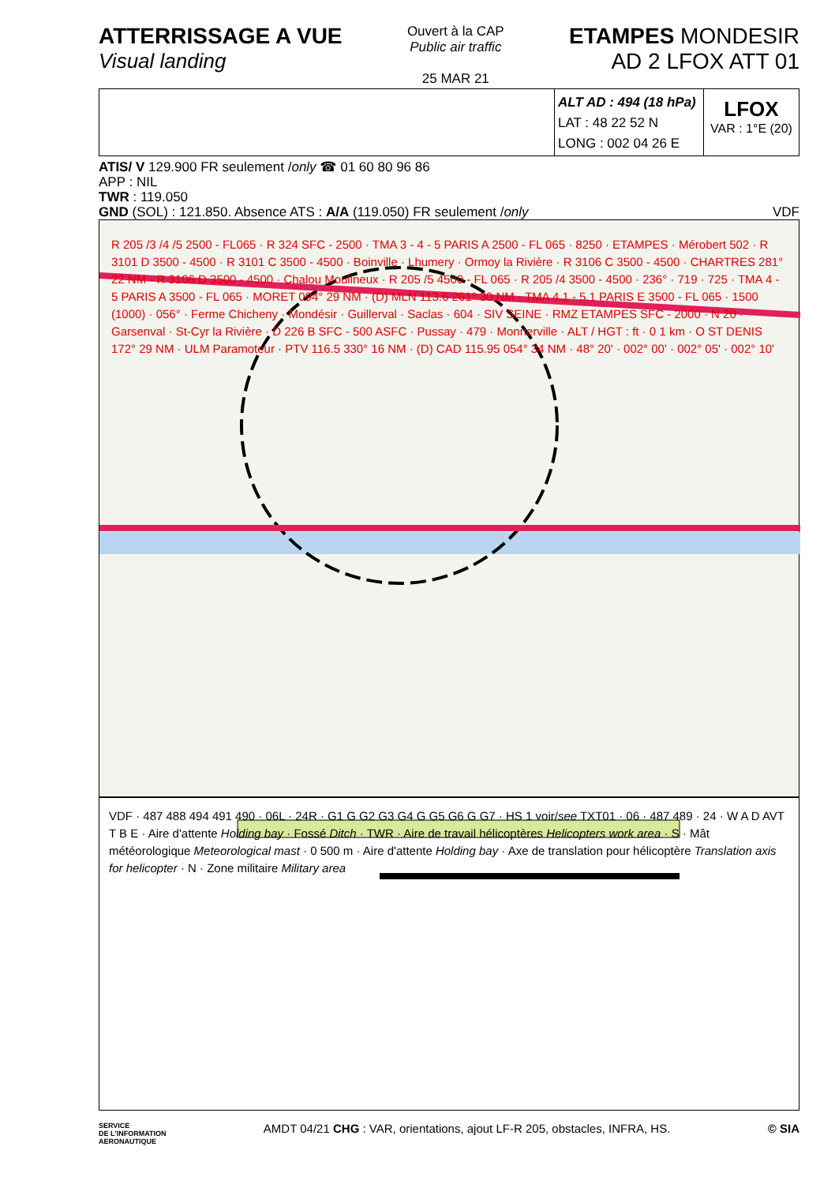ATTERRISSAGE A VUE
Visual landing
Ouvert à la CAP
Public air traffic
25 MAR 21
ETAMPES MONDESIR
AD 2 LFOX ATT 01
ALT AD : 494 (18 hPa)
LAT : 48 22 52 N
LONG : 002 04 26 E
LFOX
VAR : 1°E (20)
ATIS/ V 129.900 FR seulement /only ☎ 01 60 80 96 86
APP : NIL
TWR : 119.050
GND (SOL) : 121.850. Absence ATS : A/A (119.050) FR seulement /only VDF
R 205 /3 /4 /5 2500 - FL065 · R 324 SFC - 2500 · TMA 3 - 4 - 5 PARIS A 2500 - FL 065 · 8250 · ETAMPES · Mérobert 502 · R 3101 D 3500 - 4500 · R 3101 C 3500 - 4500 · Boinville · Lhumery · Ormoy la Rivière · R 3106 C 3500 - 4500 · CHARTRES 281° 22 NM · R 3106 D 3500 - 4500 · Chalou Moulineux · R 205 /5 4500 - FL 065 · R 205 /4 3500 - 4500 · 236° · 719 · 725 · TMA 4 - 5 PARIS A 3500 - FL 065 · MORET 094° 29 NM · (D) MLN 113.6 261° 30 NM · TMA 4.1 - 5.1 PARIS E 3500 - FL 065 · 1500 (1000) · 056° · Ferme Chicheny · Mondésir · Guillerval · Saclas · 604 · SIV SEINE · RMZ ETAMPES SFC - 2000 · N 20 · Garsenval · St-Cyr la Rivière · D 226 B SFC - 500 ASFC · Pussay · 479 · Monnerville · ALT / HGT : ft · 0 1 km · O ST DENIS 172° 29 NM · ULM Paramoteur · PTV 116.5 330° 16 NM · (D) CAD 115.95 054° 34 NM · 48° 20' · 002° 00' · 002° 05' · 002° 10'
VDF · 487 488 494 491 490 · 06L · 24R · G1 G G2 G3 G4 G G5 G6 G G7 · HS 1 voir/see TXT01 · 06 · 487 489 · 24 · W A D AVT T B E · Aire d'attente Holding bay · Fossé Ditch · TWR · Aire de travail hélicoptères Helicopters work area · S · Mât météorologique Meteorological mast · 0 500 m · Aire d'attente Holding bay · Axe de translation pour hélicoptère Translation axis for helicopter · N · Zone militaire Military area
SERVICE
DE L'INFORMATION
AERONAUTIQUE
AMDT 04/21 CHG : VAR, orientations, ajout LF-R 205, obstacles, INFRA, HS.
© SIA